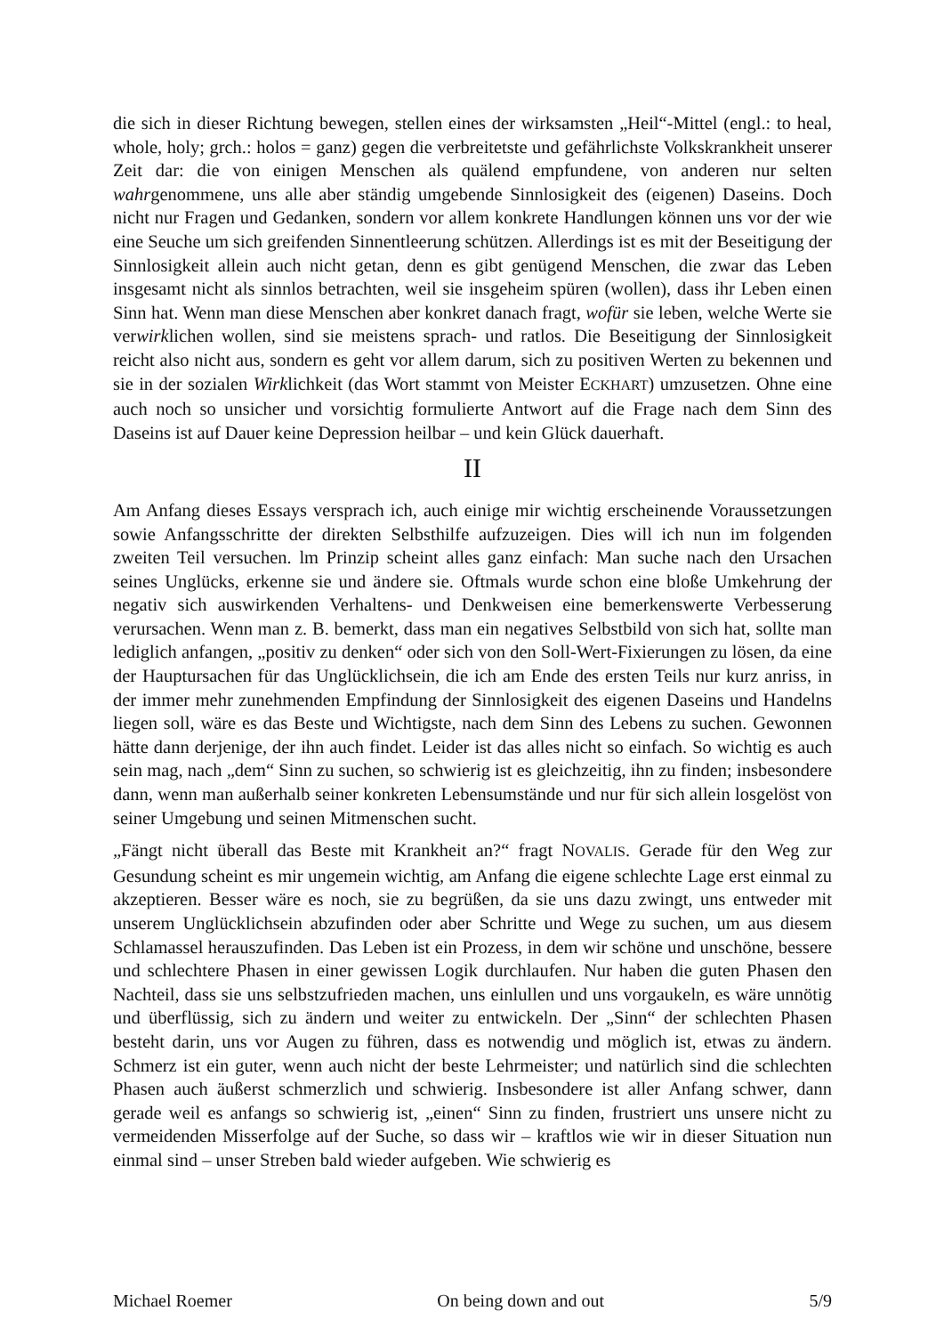die sich in dieser Richtung bewegen, stellen eines der wirksamsten „Heil“-Mittel (engl.: to heal, whole, holy; grch.: holos = ganz) gegen die verbreitetste und gefährlichste Volkskrankheit unserer Zeit dar: die von einigen Menschen als quälend empfundene, von anderen nur selten wahrgenommene, uns alle aber ständig umgebende Sinnlosigkeit des (eigenen) Daseins. Doch nicht nur Fragen und Gedanken, sondern vor allem konkrete Handlungen können uns vor der wie eine Seuche um sich greifenden Sinnentleerung schützen. Allerdings ist es mit der Beseitigung der Sinnlosigkeit allein auch nicht getan, denn es gibt genügend Menschen, die zwar das Leben insgesamt nicht als sinnlos betrachten, weil sie insgeheim spüren (wollen), dass ihr Leben einen Sinn hat. Wenn man diese Menschen aber konkret danach fragt, wofür sie leben, welche Werte sie verwirklichen wollen, sind sie meistens sprach- und ratlos. Die Beseitigung der Sinnlosigkeit reicht also nicht aus, sondern es geht vor allem darum, sich zu positiven Werten zu bekennen und sie in der sozialen Wirklichkeit (das Wort stammt von Meister ECKHART) umzusetzen. Ohne eine auch noch so unsicher und vorsichtig formulierte Antwort auf die Frage nach dem Sinn des Daseins ist auf Dauer keine Depression heilbar – und kein Glück dauerhaft.
II
Am Anfang dieses Essays versprach ich, auch einige mir wichtig erscheinende Voraussetzungen sowie Anfangsschritte der direkten Selbsthilfe aufzuzeigen. Dies will ich nun im folgenden zweiten Teil versuchen. lm Prinzip scheint alles ganz einfach: Man suche nach den Ursachen seines Unglücks, erkenne sie und ändere sie. Oftmals wurde schon eine bloße Umkehrung der negativ sich auswirkenden Verhaltens- und Denkweisen eine bemerkenswerte Verbesserung verursachen. Wenn man z. B. bemerkt, dass man ein negatives Selbstbild von sich hat, sollte man lediglich anfangen, „positiv zu denken“ oder sich von den Soll-Wert-Fixierungen zu lösen, da eine der Hauptursachen für das Unglücklichsein, die ich am Ende des ersten Teils nur kurz anriss, in der immer mehr zunehmenden Empfindung der Sinnlosigkeit des eigenen Daseins und Handelns liegen soll, wäre es das Beste und Wichtigste, nach dem Sinn des Lebens zu suchen. Gewonnen hätte dann derjenige, der ihn auch findet. Leider ist das alles nicht so einfach. So wichtig es auch sein mag, nach „dem“ Sinn zu suchen, so schwierig ist es gleichzeitig, ihn zu finden; insbesondere dann, wenn man außerhalb seiner konkreten Lebensumstände und nur für sich allein losgelöst von seiner Umgebung und seinen Mitmenschen sucht.
„Fängt nicht überall das Beste mit Krankheit an?“ fragt NOVALIS. Gerade für den Weg zur Gesundung scheint es mir ungemein wichtig, am Anfang die eigene schlechte Lage erst einmal zu akzeptieren. Besser wäre es noch, sie zu begrüßen, da sie uns dazu zwingt, uns entweder mit unserem Unglücklichsein abzufinden oder aber Schritte und Wege zu suchen, um aus diesem Schlamassel herauszufinden. Das Leben ist ein Prozess, in dem wir schöne und unschöne, bessere und schlechtere Phasen in einer gewissen Logik durchlaufen. Nur haben die guten Phasen den Nachteil, dass sie uns selbstzufrieden machen, uns einlullen und uns vorgaukeln, es wäre unnötig und überflüssig, sich zu ändern und weiter zu entwickeln. Der „Sinn“ der schlechten Phasen besteht darin, uns vor Augen zu führen, dass es notwendig und möglich ist, etwas zu ändern. Schmerz ist ein guter, wenn auch nicht der beste Lehrmeister; und natürlich sind die schlechten Phasen auch äußerst schmerzlich und schwierig. Insbesondere ist aller Anfang schwer, dann gerade weil es anfangs so schwierig ist, „einen“ Sinn zu finden, frustriert uns unsere nicht zu vermeidenden Misserfolge auf der Suche, so dass wir – kraftlos wie wir in dieser Situation nun einmal sind – unser Streben bald wieder aufgeben. Wie schwierig es
Michael Roemer On being down and out 5/9